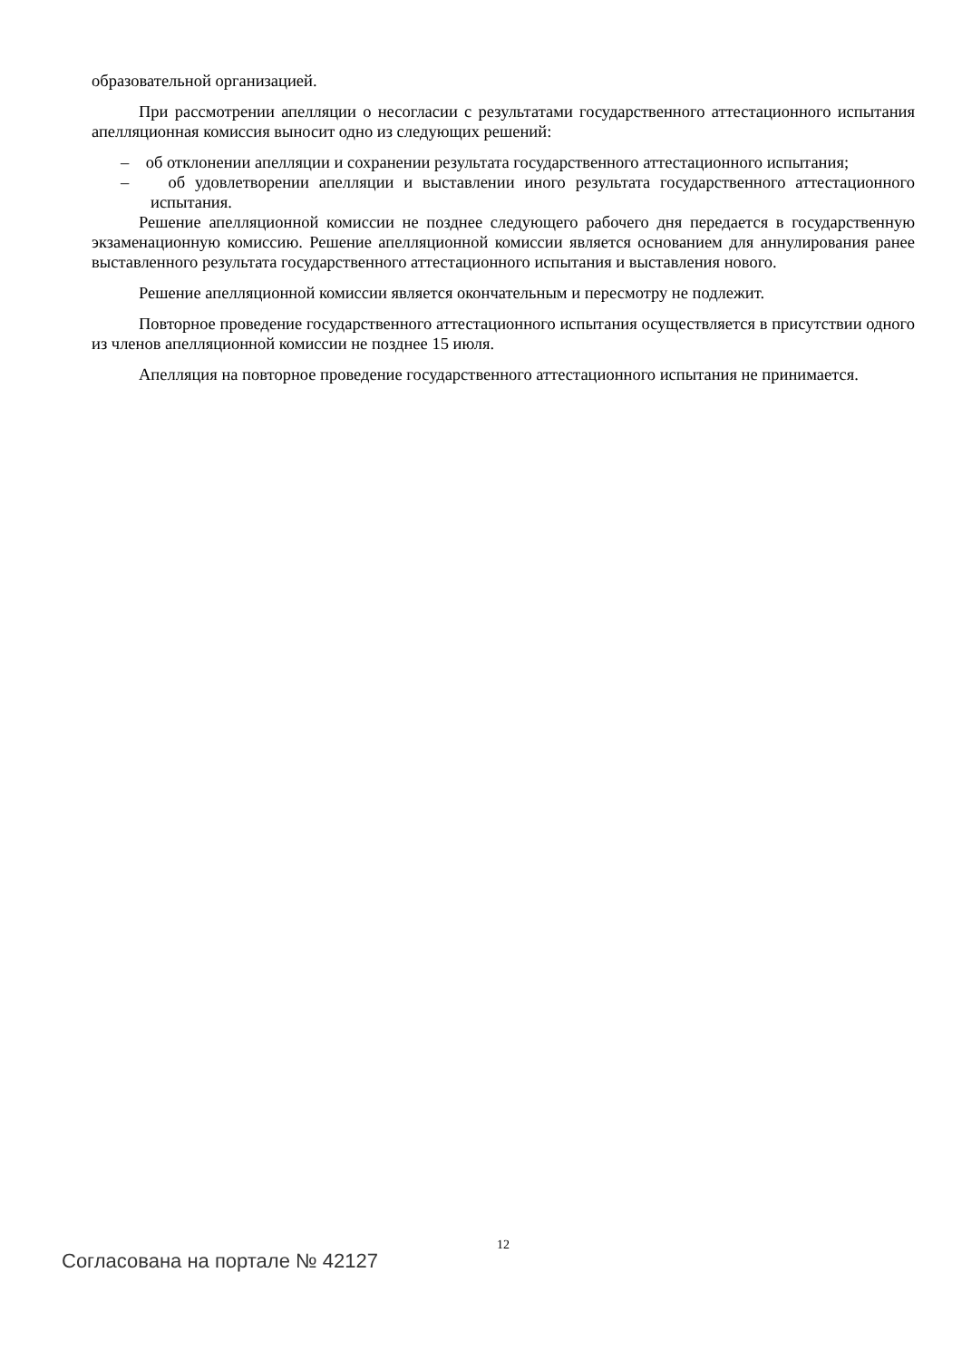образовательной организацией.
При рассмотрении апелляции о несогласии с результатами государственного аттестационного испытания апелляционная комиссия выносит одно из следующих решений:
– об отклонении апелляции и сохранении результата государственного аттестационного испытания;
– об удовлетворении апелляции и выставлении иного результата государственного аттестационного испытания.
Решение апелляционной комиссии не позднее следующего рабочего дня передается в государственную экзаменационную комиссию. Решение апелляционной комиссии является основанием для аннулирования ранее выставленного результата государственного аттестационного испытания и выставления нового.
Решение апелляционной комиссии является окончательным и пересмотру не подлежит.
Повторное проведение государственного аттестационного испытания осуществляется в присутствии одного из членов апелляционной комиссии не позднее 15 июля.
Апелляция на повторное проведение государственного аттестационного испытания не принимается.
12
Согласована на портале № 42127